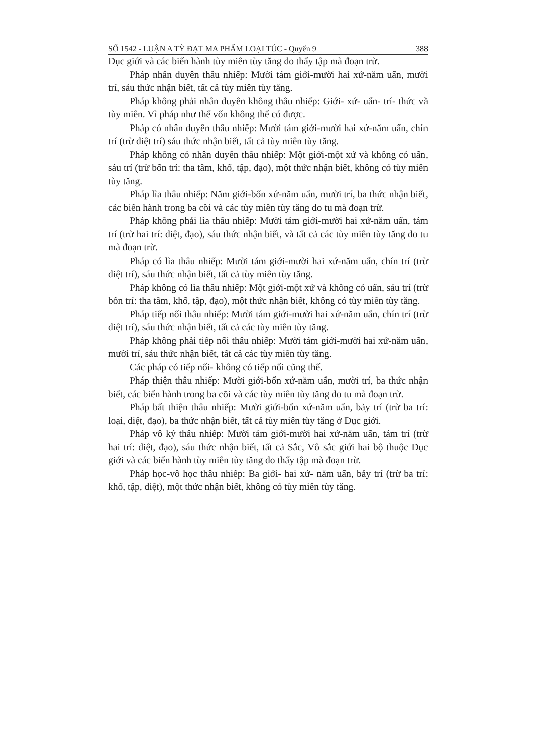SỐ 1542 - LUẬN A TỲ ĐẠT MA PHẨM LOẠI TÚC - Quyển 9 388
Dục giới và các biến hành tùy miên tùy tăng do thấy tập mà đoạn trừ.
Pháp nhân duyên thâu nhiếp: Mười tám giới-mười hai xứ-năm uẩn, mười trí, sáu thức nhận biết, tất cả tùy miên tùy tăng.
Pháp không phải nhân duyên không thâu nhiếp: Giới- xứ- uẩn- trí- thức và tùy miên. Vì pháp như thế vốn không thể có được.
Pháp có nhân duyên thâu nhiếp: Mười tám giới-mười hai xứ-năm uẩn, chín trí (trừ diệt trí) sáu thức nhận biết, tất cả tùy miên tùy tăng.
Pháp không có nhân duyên thâu nhiếp: Một giới-một xứ và không có uẩn, sáu trí (trừ bốn trí: tha tâm, khổ, tập, đạo), một thức nhận biết, không có tùy miên tùy tăng.
Pháp lìa thâu nhiếp: Năm giới-bốn xứ-năm uẩn, mười trí, ba thức nhận biết, các biến hành trong ba cõi và các tùy miên tùy tăng do tu mà đoạn trừ.
Pháp không phải lìa thâu nhiếp: Mười tám giới-mười hai xứ-năm uẩn, tám trí (trừ hai trí: diệt, đạo), sáu thức nhận biết, và tất cả các tùy miên tùy tăng do tu mà đoạn trừ.
Pháp có lìa thâu nhiếp: Mười tám giới-mười hai xứ-năm uẩn, chín trí (trừ diệt trí), sáu thức nhận biết, tất cả tùy miên tùy tăng.
Pháp không có lìa thâu nhiếp: Một giới-một xứ và không có uẩn, sáu trí (trừ bốn trí: tha tâm, khổ, tập, đạo), một thức nhận biết, không có tùy miên tùy tăng.
Pháp tiếp nối thâu nhiếp: Mười tám giới-mười hai xứ-năm uẩn, chín trí (trừ diệt trí), sáu thức nhận biết, tất cả các tùy miên tùy tăng.
Pháp không phải tiếp nối thâu nhiếp: Mười tám giới-mười hai xứ-năm uẩn, mười trí, sáu thức nhận biết, tất cả các tùy miên tùy tăng.
Các pháp có tiếp nối- không có tiếp nối cũng thế.
Pháp thiện thâu nhiếp: Mười giới-bốn xứ-năm uẩn, mười trí, ba thức nhận biết, các biến hành trong ba cõi và các tùy miên tùy tăng do tu mà đoạn trừ.
Pháp bất thiện thâu nhiếp: Mười giới-bốn xứ-năm uẩn, bảy trí (trừ ba trí: loại, diệt, đạo), ba thức nhận biết, tất cả tùy miên tùy tăng ở Dục giới.
Pháp vô ký thâu nhiếp: Mười tám giới-mười hai xứ-năm uẩn, tám trí (trừ hai trí: diệt, đạo), sáu thức nhận biết, tất cả Sắc, Vô sắc giới hai bộ thuộc Dục giới và các biến hành tùy miên tùy tăng do thấy tập mà đoạn trừ.
Pháp học-vô học thâu nhiếp: Ba giới- hai xứ- năm uẩn, bảy trí (trừ ba trí: khổ, tập, diệt), một thức nhận biết, không có tùy miên tùy tăng.